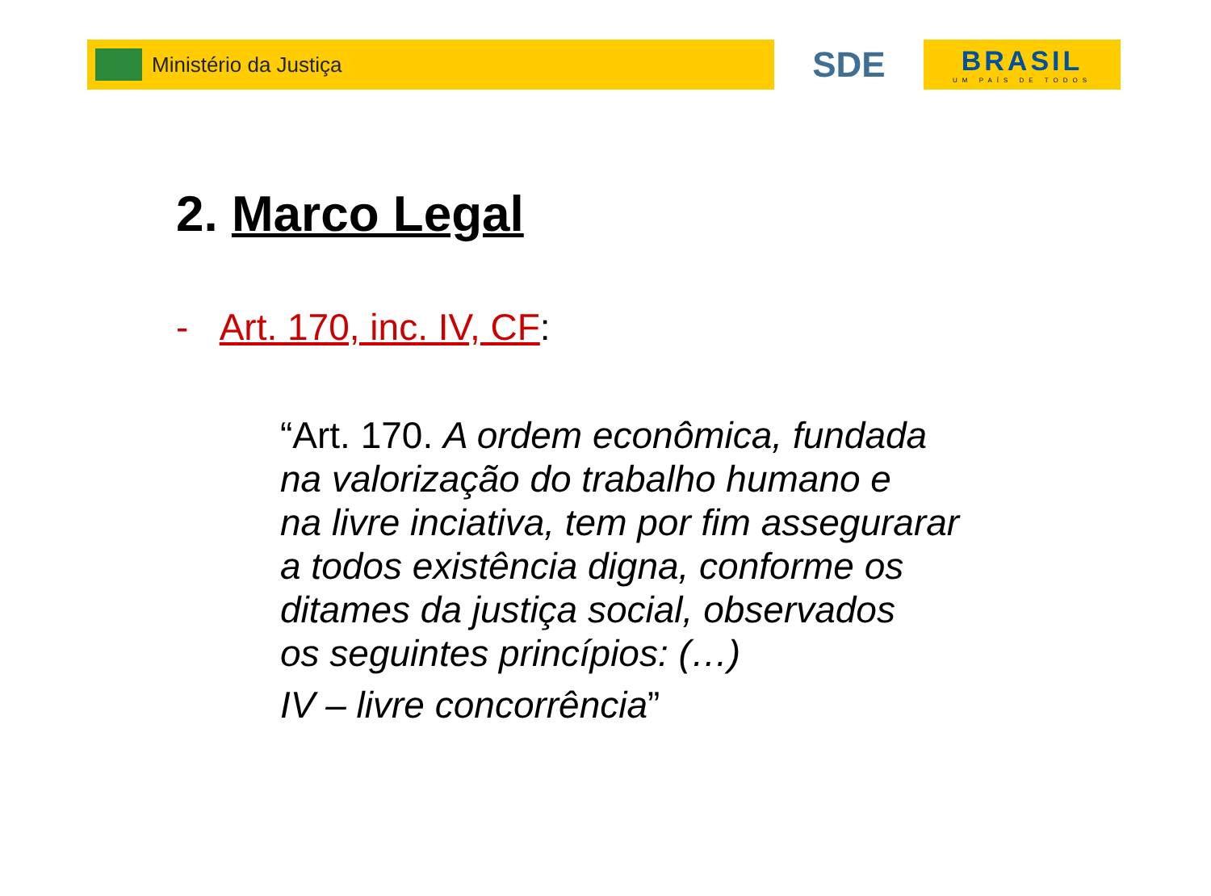Ministério da Justiça
SDE
BRASIL
UM PAÍS DE TODOS
2. Marco Legal
- Art. 170, inc. IV, CF:
“Art. 170. A ordem econômica, fundada
na valorização do trabalho humano e
na livre inciativa, tem por fim assegurarar
a todos existência digna, conforme os
ditames da justiça social, observados
os seguintes princípios: (…)
IV – livre concorrência”